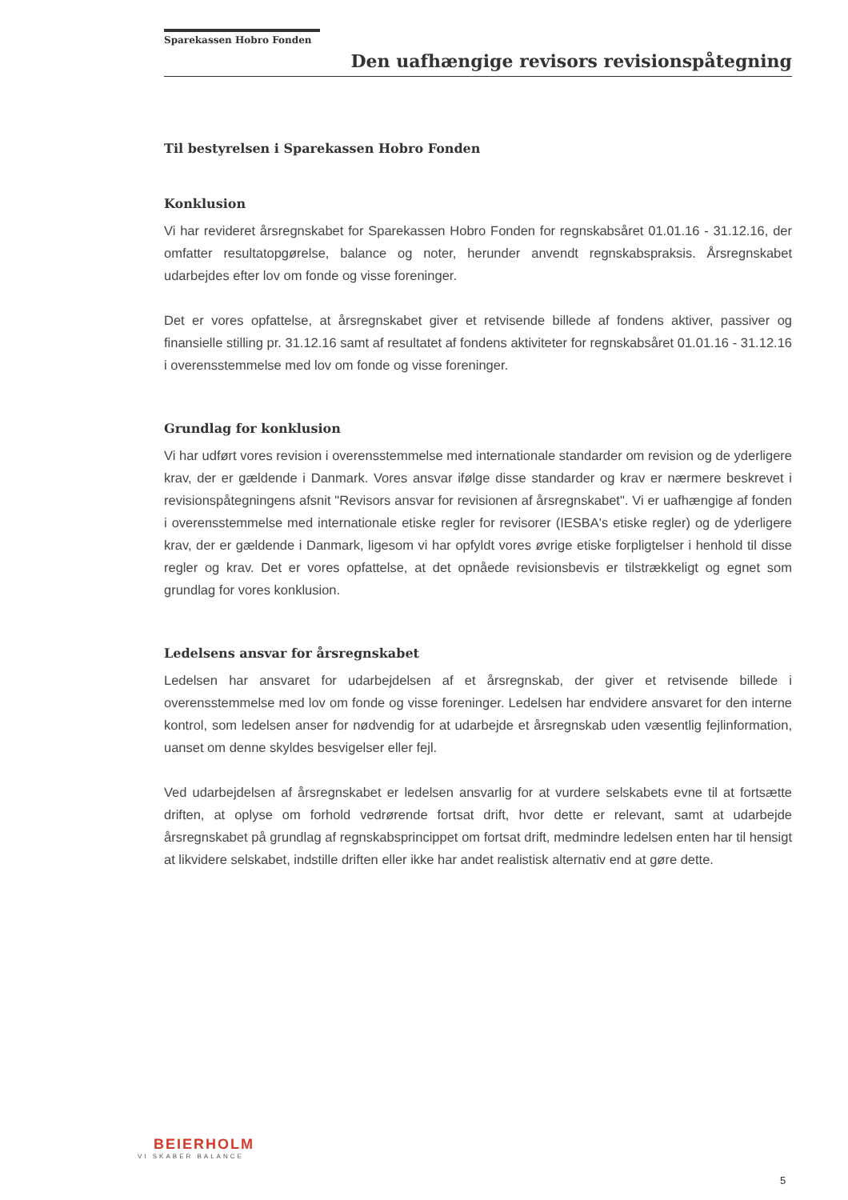Sparekassen Hobro Fonden
Den uafhængige revisors revisionspåtegning
Til bestyrelsen i Sparekassen Hobro Fonden
Konklusion
Vi har revideret årsregnskabet for Sparekassen Hobro Fonden for regnskabsåret 01.01.16 - 31.12.16, der omfatter resultatopgørelse, balance og noter, herunder anvendt regnskabspraksis. Årsregnskabet udarbejdes efter lov om fonde og visse foreninger.
Det er vores opfattelse, at årsregnskabet giver et retvisende billede af fondens aktiver, passiver og finansielle stilling pr. 31.12.16 samt af resultatet af fondens aktiviteter for regnskabsåret 01.01.16 - 31.12.16 i overensstemmelse med lov om fonde og visse foreninger.
Grundlag for konklusion
Vi har udført vores revision i overensstemmelse med internationale standarder om revision og de yderligere krav, der er gældende i Danmark. Vores ansvar ifølge disse standarder og krav er nærmere beskrevet i revisionspåtegningens afsnit "Revisors ansvar for revisionen af årsregnskabet". Vi er uafhængige af fonden i overensstemmelse med internationale etiske regler for revisorer (IESBA's etiske regler) og de yderligere krav, der er gældende i Danmark, ligesom vi har opfyldt vores øvrige etiske forpligtelser i henhold til disse regler og krav. Det er vores opfattelse, at det opnåede revisionsbevis er tilstrækkeligt og egnet som grundlag for vores konklusion.
Ledelsens ansvar for årsregnskabet
Ledelsen har ansvaret for udarbejdelsen af et årsregnskab, der giver et retvisende billede i overensstemmelse med lov om fonde og visse foreninger. Ledelsen har endvidere ansvaret for den interne kontrol, som ledelsen anser for nødvendig for at udarbejde et årsregnskab uden væsentlig fejlinformation, uanset om denne skyldes besvigelser eller fejl.
Ved udarbejdelsen af årsregnskabet er ledelsen ansvarlig for at vurdere selskabets evne til at fortsætte driften, at oplyse om forhold vedrørende fortsat drift, hvor dette er relevant, samt at udarbejde årsregnskabet på grundlag af regnskabsprincippet om fortsat drift, medmindre ledelsen enten har til hensigt at likvidere selskabet, indstille driften eller ikke har andet realistisk alternativ end at gøre dette.
BEIERHOLM
VI SKABER BALANCE
5